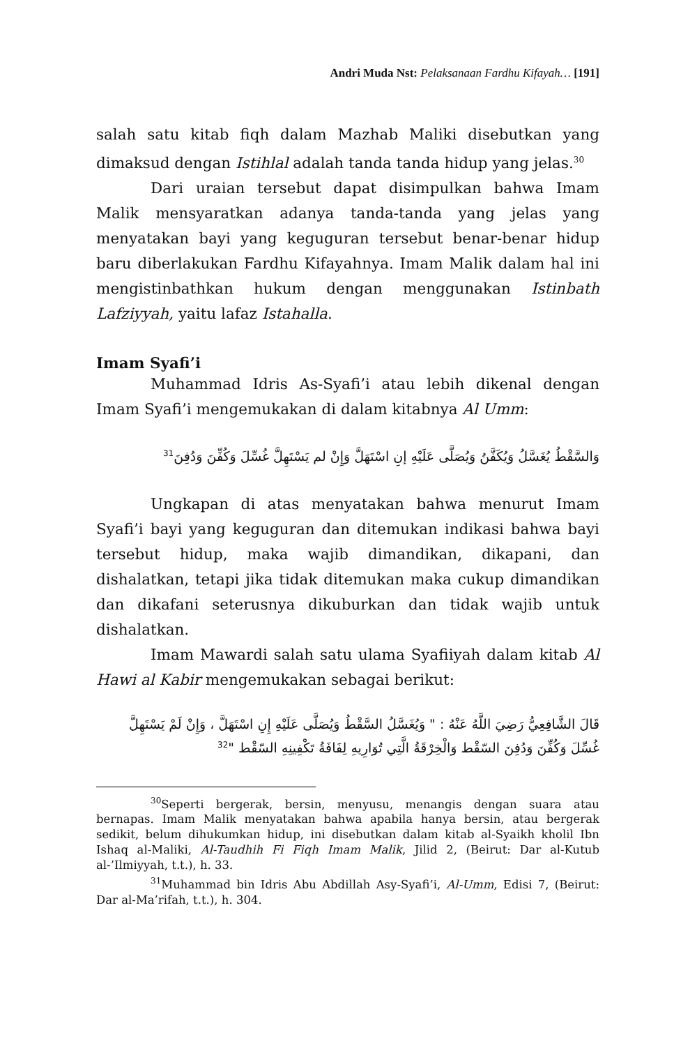Andri Muda Nst: Pelaksanaan Fardhu Kifayah… [191]
salah satu kitab fiqh dalam Mazhab Maliki disebutkan yang dimaksud dengan Istihlal adalah tanda tanda hidup yang jelas.<sup>30</sup>
Dari uraian tersebut dapat disimpulkan bahwa Imam Malik mensyaratkan adanya tanda-tanda yang jelas yang menyatakan bayi yang keguguran tersebut benar-benar hidup baru diberlakukan Fardhu Kifayahnya. Imam Malik dalam hal ini mengistinbathkan hukum dengan menggunakan Istinbath Lafziyyah, yaitu lafaz Istahalla.
Imam Syafi’i
Muhammad Idris As-Syafi’i atau lebih dikenal dengan Imam Syafi’i mengemukakan di dalam kitabnya Al Umm:
وَالسَّقْطُ يُغَسَّلُ وَيُكَفَّنُ وَيُصَلَّى عَلَيْهِ إنِ اسْتَهَلَّ وَإِنْ لم يَسْتَهِلَّ غُسِّلَ وَكُفِّنَ وَدُفِنَ<sup>31</sup>
Ungkapan di atas menyatakan bahwa menurut Imam Syafi’i bayi yang keguguran dan ditemukan indikasi bahwa bayi tersebut hidup, maka wajib dimandikan, dikapani, dan dishalatkan, tetapi jika tidak ditemukan maka cukup dimandikan dan dikafani seterusnya dikuburkan dan tidak wajib untuk dishalatkan.
Imam Mawardi salah satu ulama Syafiiyah dalam kitab Al Hawi al Kabir mengemukakan sebagai berikut:
قَالَ الشَّافِعِيُّ رَضِيَ اللَّهُ عَنْهُ : " وَيُغَسَّلُ السَّقْطُ وَيُصَلَّى عَلَيْهِ إِنِ اسْتَهَلَّ ، وَإِنْ لَمْ يَسْتَهِلَّ غُسِّلَ وَكُفِّنَ وَدُفِنَ السّقْط وَالْخِرْقَةُ الَّتِي تُوَارِيهِ لِفَافَةُ تَكْفِينِهِ السّقْط "<sup>32</sup>
<sup>30</sup> Seperti bergerak, bersin, menyusu, menangis dengan suara atau bernapas. Imam Malik menyatakan bahwa apabila hanya bersin, atau bergerak sedikit, belum dihukumkan hidup, ini disebutkan dalam kitab al-Syaikh kholil Ibn Ishaq al-Maliki, Al-Taudhih Fi Fiqh Imam Malik, Jilid 2, (Beirut: Dar al-Kutub al-’Ilmiyyah, t.t.), h. 33.
<sup>31</sup> Muhammad bin Idris Abu Abdillah Asy-Syafi’i, Al-Umm, Edisi 7, (Beirut: Dar al-Ma’rifah, t.t.), h. 304.